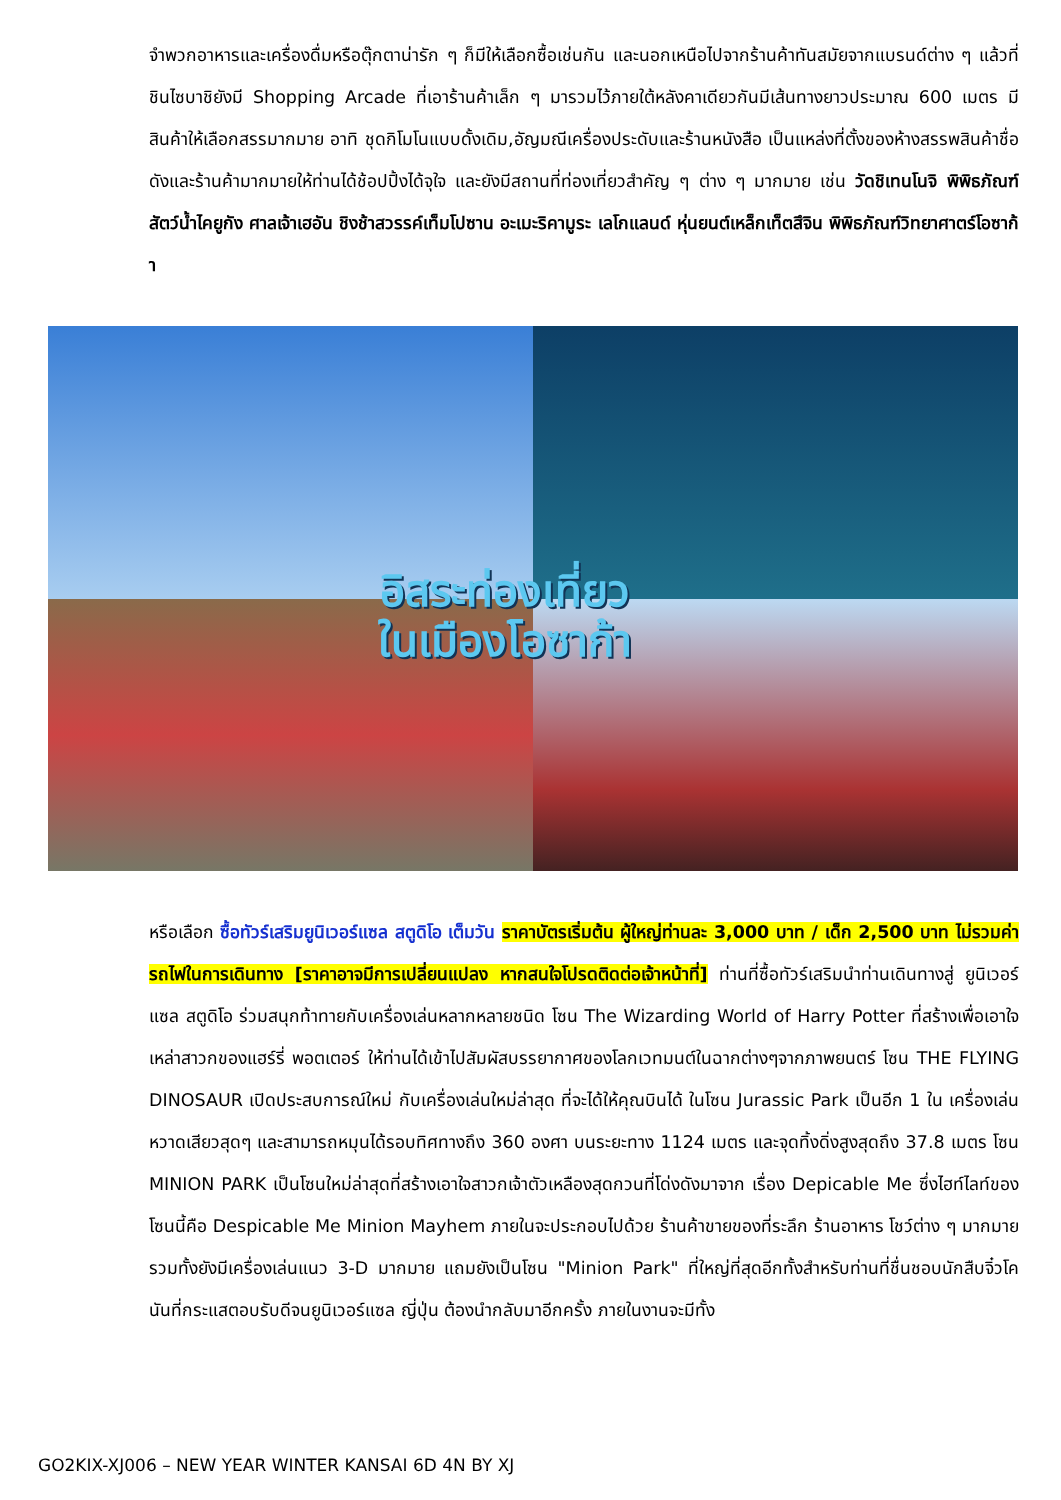จำพวกอาหารและเครื่องดื่มหรือตุ๊กตาน่ารัก ๆ ก็มีให้เลือกซื้อเช่นกัน และนอกเหนือไปจากร้านค้าทันสมัยจากแบรนด์ต่าง ๆ แล้วที่ชินไซบาชิยังมี Shopping Arcade ที่เอาร้านค้าเล็ก ๆ มารวมไว้ภายใต้หลังคาเดียวกันมีเส้นทางยาวประมาณ 600 เมตร มีสินค้าให้เลือกสรรมากมาย อาทิ ชุดกิโมโนแบบดั้งเดิม,อัญมณีเครื่องประดับและร้านหนังสือ เป็นแหล่งที่ตั้งของห้างสรรพสินค้าชื่อดังและร้านค้ามากมายให้ท่านได้ช้อปปิ้งได้จุใจ และยังมีสถานที่ท่องเที่ยวสำคัญ ๆ ต่าง ๆ มากมาย เช่น วัดชิเทนโนจิ พิพิธภัณฑ์สัตว์น้ำไคยูกัง ศาลเจ้าเฮอัน ชิงช้าสวรรค์เท็มโปซาน อะเมะริคามูระ เลโกแลนด์ หุ่นยนต์เหล็กเท็ตสึจิน พิพิธภัณฑ์วิทยาศาตร์โอซาก้า
อิสระท่องเที่ยว
ในเมืองโอซาก้า
หรือเลือก ซื้อทัวร์เสริมยูนิเวอร์แซล สตูดิโอ เต็มวัน ราคาบัตรเริ่มต้น ผู้ใหญ่ท่านละ 3,000 บาท / เด็ก 2,500 บาท ไม่รวมค่ารถไฟในการเดินทาง [ราคาอาจมีการเปลี่ยนแปลง หากสนใจโปรดติดต่อเจ้าหน้าที่] ท่านที่ซื้อทัวร์เสริมนำท่านเดินทางสู่ ยูนิเวอร์แซล สตูดิโอ ร่วมสนุกท้าทายกับเครื่องเล่นหลากหลายชนิด โซน The Wizarding World of Harry Potter ที่สร้างเพื่อเอาใจเหล่าสาวกของแฮร์รี่ พอตเตอร์ ให้ท่านได้เข้าไปสัมผัสบรรยากาศของโลกเวทมนต์ในฉากต่างๆจากภาพยนตร์ โซน THE FLYING DINOSAUR เปิดประสบการณ์ใหม่ กับเครื่องเล่นใหม่ล่าสุด ที่จะได้ให้คุณบินได้ ในโซน Jurassic Park เป็นอีก 1 ใน เครื่องเล่นหวาดเสียวสุดๆ และสามารถหมุนได้รอบทิศทางถึง 360 องศา บนระยะทาง 1124 เมตร และจุดทิ้งดิ่งสูงสุดถึง 37.8 เมตร โซน MINION PARK เป็นโซนใหม่ล่าสุดที่สร้างเอาใจสาวกเจ้าตัวเหลืองสุดกวนที่โด่งดังมาจาก เรื่อง Depicable Me ซึ่งไฮท์ไลท์ของโซนนี้คือ Despicable Me Minion Mayhem ภายในจะประกอบไปด้วย ร้านค้าขายของที่ระลึก ร้านอาหาร โชว์ต่าง ๆ มากมาย รวมทั้งยังมีเครื่องเล่นแนว 3-D มากมาย แถมยังเป็นโซน "Minion Park" ที่ใหญ่ที่สุดอีกทั้งสำหรับท่านที่ชื่นชอบนักสืบจิ๋วโคนันที่กระแสตอบรับดีจนยูนิเวอร์แซล ญี่ปุ่น ต้องนำกลับมาอีกครั้ง ภายในงานจะมีทั้ง
GO2KIX-XJ006 – NEW YEAR WINTER KANSAI 6D 4N BY XJ